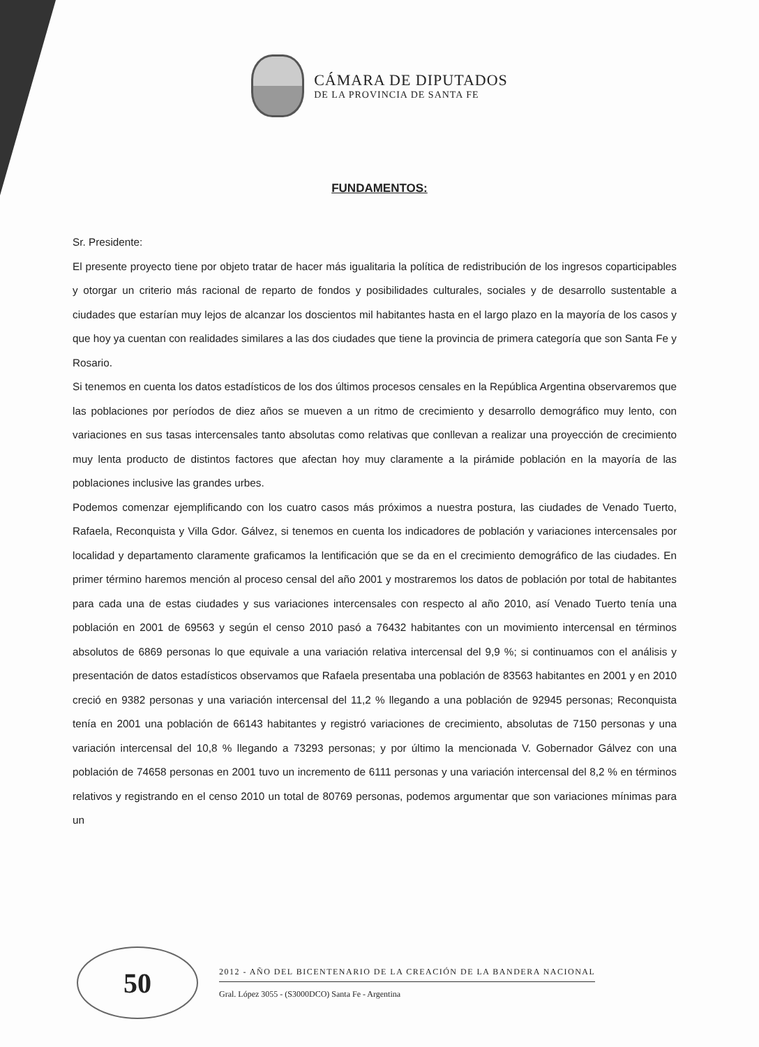CÁMARA DE DIPUTADOS
DE LA PROVINCIA DE SANTA FE
FUNDAMENTOS:
Sr. Presidente:
El presente proyecto tiene por objeto tratar de hacer más igualitaria la política de redistribución de los ingresos coparticipables y otorgar un criterio más racional de reparto de fondos y posibilidades culturales, sociales y de desarrollo sustentable a ciudades que estarían muy lejos de alcanzar los doscientos mil habitantes hasta en el largo plazo en la mayoría de los casos y que hoy ya cuentan con realidades similares a las dos ciudades que tiene la provincia de primera categoría que son Santa Fe y Rosario.
Si tenemos en cuenta los datos estadísticos de los dos últimos procesos censales en la República Argentina observaremos que las poblaciones por períodos de diez años se mueven a un ritmo de crecimiento y desarrollo demográfico muy lento, con variaciones en sus tasas intercensales tanto absolutas como relativas que conllevan a realizar una proyección de crecimiento muy lenta producto de distintos factores que afectan hoy muy claramente a la pirámide población en la mayoría de las poblaciones inclusive las grandes urbes.
Podemos comenzar ejemplificando con los cuatro casos más próximos a nuestra postura, las ciudades de Venado Tuerto, Rafaela, Reconquista y Villa Gdor. Gálvez, si tenemos en cuenta los indicadores de población y variaciones intercensales por localidad y departamento claramente graficamos la lentificación que se da en el crecimiento demográfico de las ciudades. En primer término haremos mención al proceso censal del año 2001 y mostraremos los datos de población por total de habitantes para cada una de estas ciudades y sus variaciones intercensales con respecto al año 2010, así Venado Tuerto tenía una población en 2001 de 69563 y según el censo 2010 pasó a 76432 habitantes con un movimiento intercensal en términos absolutos de 6869 personas lo que equivale a una variación relativa intercensal del 9,9 %; si continuamos con el análisis y presentación de datos estadísticos observamos que Rafaela presentaba una población de 83563 habitantes en 2001 y en 2010 creció en 9382 personas y una variación intercensal del 11,2 % llegando a una población de 92945 personas; Reconquista tenía en 2001 una población de 66143 habitantes y registró variaciones de crecimiento, absolutas de 7150 personas y una variación intercensal del 10,8 % llegando a 73293 personas; y por último la mencionada V. Gobernador Gálvez con una población de 74658 personas en 2001 tuvo un incremento de 6111 personas y una variación intercensal del 8,2 % en términos relativos y registrando en el censo 2010 un total de 80769 personas, podemos argumentar que son variaciones mínimas para un
50
2012 - AÑO DEL BICENTENARIO DE LA CREACIÓN DE LA BANDERA NACIONAL
Gral. López 3055 - (S3000DCO) Santa Fe - Argentina